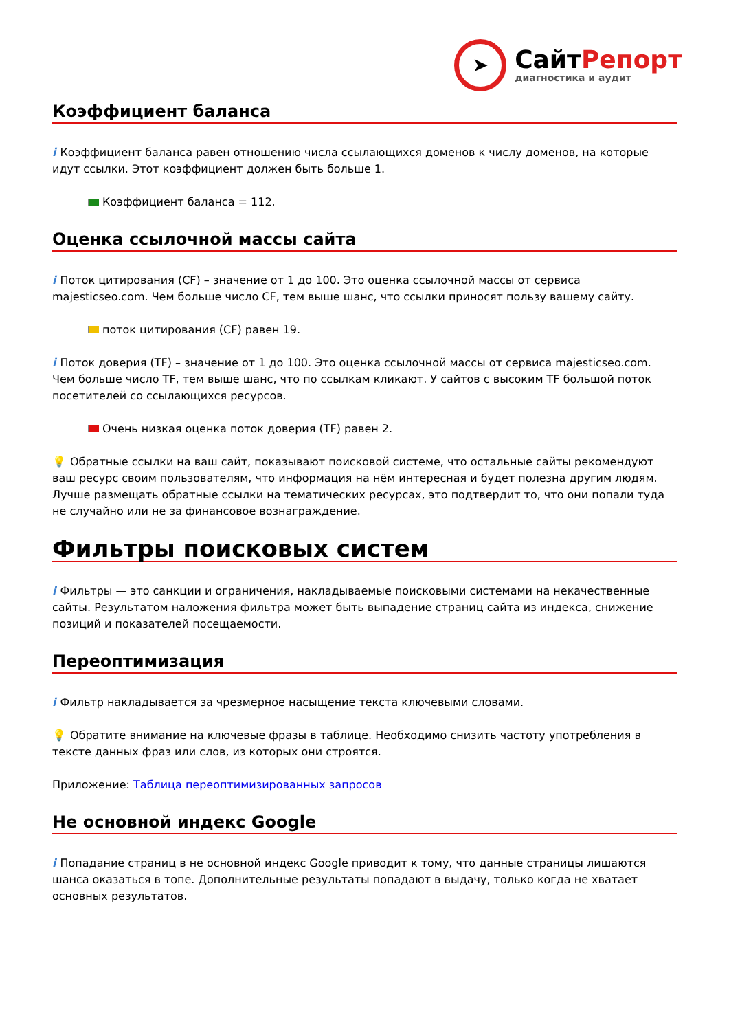➤
СайтРепорт
диагностика и аудит
Коэффициент баланса
i Коэффициент баланса равен отношению числа ссылающихся доменов к числу доменов, на которые идут ссылки. Этот коэффициент должен быть больше 1.
Коэффициент баланса = 112.
Оценка ссылочной массы сайта
i Поток цитирования (CF) – значение от 1 до 100. Это оценка ссылочной массы от сервиса majesticseo.com. Чем больше число CF, тем выше шанс, что ссылки приносят пользу вашему сайту.
поток цитирования (CF) равен 19.
i Поток доверия (TF) – значение от 1 до 100. Это оценка ссылочной массы от сервиса majesticseo.com. Чем больше число TF, тем выше шанс, что по ссылкам кликают. У сайтов с высоким TF большой поток посетителей со ссылающихся ресурсов.
Очень низкая оценка поток доверия (TF) равен 2.
💡 Обратные ссылки на ваш сайт, показывают поисковой системе, что остальные сайты рекомендуют ваш ресурс своим пользователям, что информация на нём интересная и будет полезна другим людям.
Лучше размещать обратные ссылки на тематических ресурсах, это подтвердит то, что они попали туда не случайно или не за финансовое вознаграждение.
Фильтры поисковых систем
i Фильтры — это санкции и ограничения, накладываемые поисковыми системами на некачественные сайты. Результатом наложения фильтра может быть выпадение страниц сайта из индекса, снижение позиций и показателей посещаемости.
Переоптимизация
i Фильтр накладывается за чрезмерное насыщение текста ключевыми словами.
💡 Обратите внимание на ключевые фразы в таблице. Необходимо снизить частоту употребления в тексте данных фраз или слов, из которых они строятся.
Приложение: Таблица переоптимизированных запросов
Не основной индекс Google
i Попадание страниц в не основной индекс Google приводит к тому, что данные страницы лишаются шанса оказаться в топе. Дополнительные результаты попадают в выдачу, только когда не хватает основных результатов.